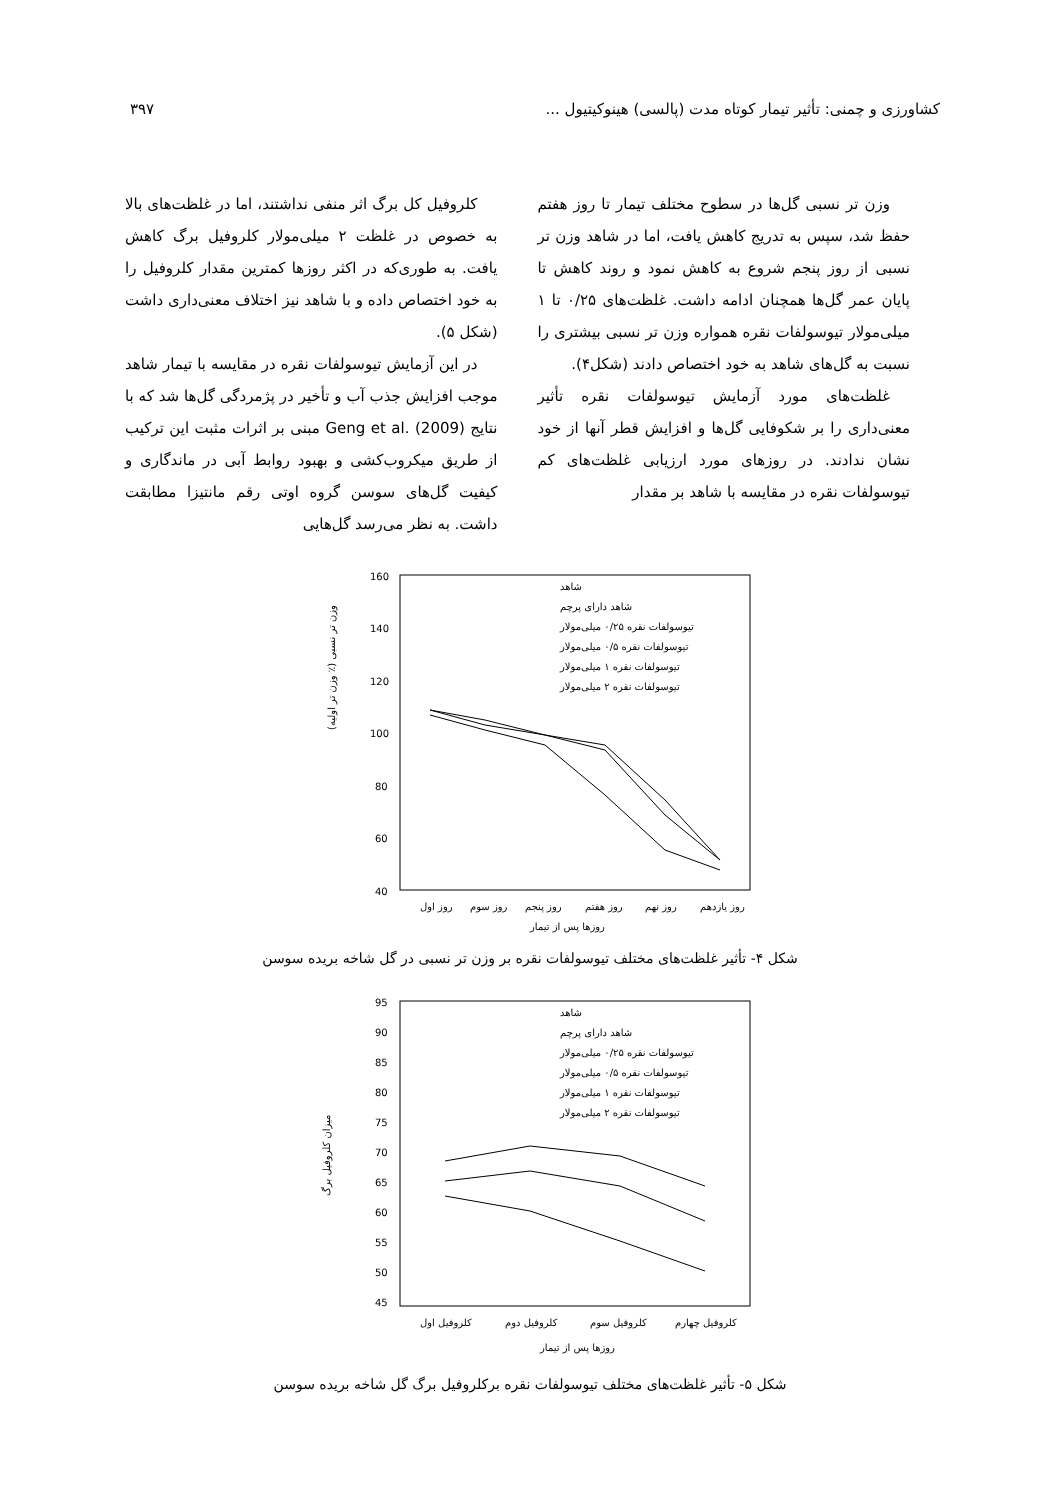کشاورزی و چمنی: تأثیر تیمار کوتاه مدت (پالسی) هینوکیتیول ... ۳۹۷
وزن تر نسبی گل‌ها در سطوح مختلف تیمار تا روز هفتم حفظ شد، سپس به تدریج کاهش یافت، اما در شاهد وزن تر نسبی از روز پنجم شروع به کاهش نمود و روند کاهش تا پایان عمر گل‌ها همچنان ادامه داشت. غلظت‌های ۰/۲۵ تا ۱ میلی‌مولار تیوسولفات نقره همواره وزن تر نسبی بیشتری را نسبت به گل‌های شاهد به خود اختصاص دادند (شکل۴).
غلظت‌های مورد آزمایش تیوسولفات نقره تأثیر معنی‌داری را بر شکوفایی گل‌ها و افزایش قطر آنها از خود نشان ندادند. در روزهای مورد ارزیابی غلظت‌های کم تیوسولفات نقره در مقایسه با شاهد بر مقدار
کلروفیل کل برگ اثر منفی نداشتند، اما در غلظت‌های بالا به خصوص در غلظت ۲ میلی‌مولار کلروفیل برگ کاهش یافت. به طوری‌که در اکثر روزها کمترین مقدار کلروفیل را به خود اختصاص داده و با شاهد نیز اختلاف معنی‌داری داشت (شکل ۵).
در این آزمایش تیوسولفات نقره در مقایسه با تیمار شاهد موجب افزایش جذب آب و تأخیر در پژمردگی گل‌ها شد که با نتایج Geng et al. (2009) مبنی بر اثرات مثبت این ترکیب از طریق میکروب‌کشی و بهبود روابط آبی در ماندگاری و کیفیت گل‌های سوسن گروه اوتی رقم مانتیزا مطابقت داشت. به نظر می‌رسد گل‌هایی
160
140
120
100
80
60
40
وزن تر نسبی (٪ وزن تر اولیه)
روز اول
روز سوم
روز پنجم
روز هفتم
روز نهم
روز یازدهم
روزها پس از تیمار
شاهد
شاهد دارای پرچم
تیوسولفات نقره ۰/۲۵ میلی‌مولار
تیوسولفات نقره ۰/۵ میلی‌مولار
تیوسولفات نقره ۱ میلی‌مولار
تیوسولفات نقره ۲ میلی‌مولار
شکل ۴- تأثیر غلظت‌های مختلف تیوسولفات نقره بر وزن تر نسبی در گل شاخه بریده سوسن
95
90
85
80
75
70
65
60
55
50
45
میزان کلروفیل برگ
کلروفیل اول
کلروفیل دوم
کلروفیل سوم
کلروفیل چهارم
روزها پس از تیمار
شاهد
شاهد دارای پرچم
تیوسولفات نقره ۰/۲۵ میلی‌مولار
تیوسولفات نقره ۰/۵ میلی‌مولار
تیوسولفات نقره ۱ میلی‌مولار
تیوسولفات نقره ۲ میلی‌مولار
شکل ۵- تأثیر غلظت‌های مختلف تیوسولفات نقره برکلروفیل برگ گل شاخه بریده سوسن